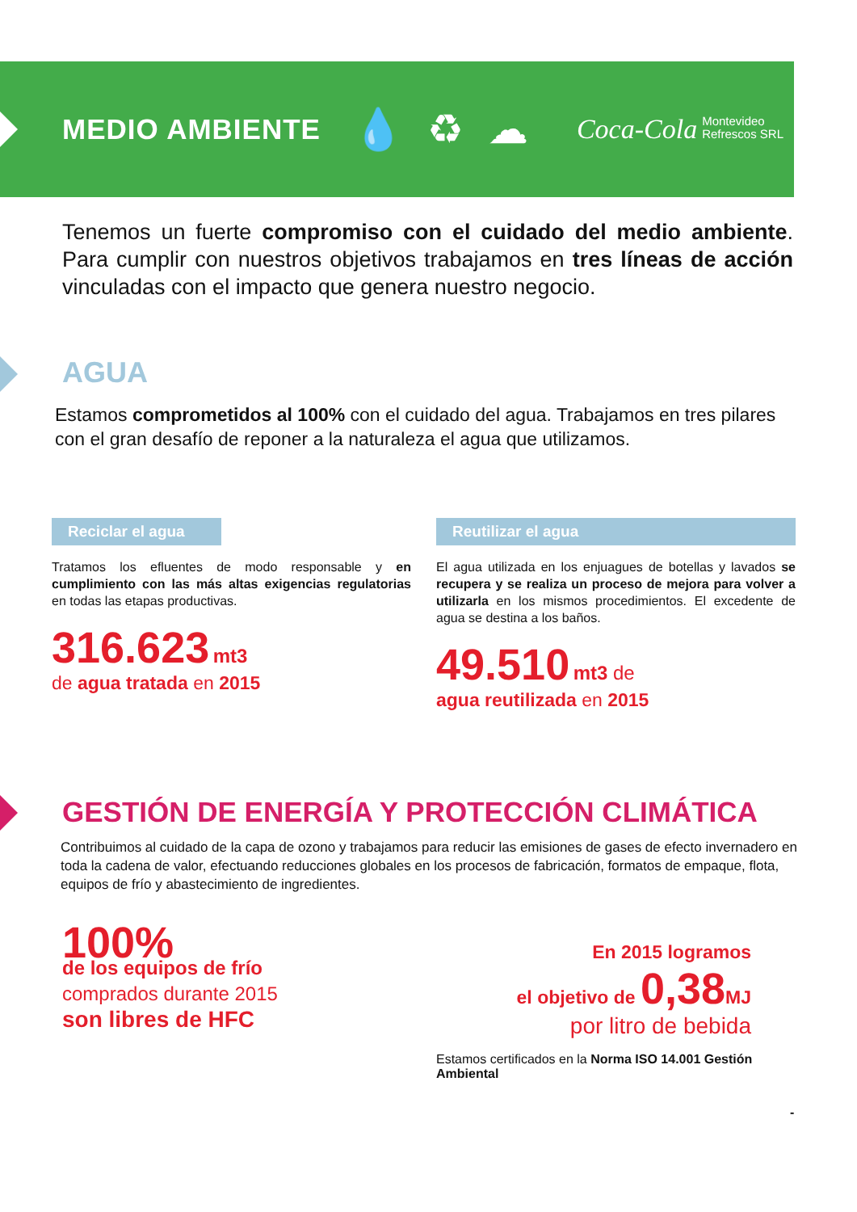MEDIO AMBIENTE
💧♻☁ Coca-Cola Montevideo
Refrescos SRL
Tenemos un fuerte compromiso con el cuidado del medio ambiente. Para cumplir con nuestros objetivos trabajamos en tres líneas de acción vinculadas con el impacto que genera nuestro negocio.
AGUA
Estamos comprometidos al 100% con el cuidado del agua. Trabajamos en tres pilares con el gran desafío de reponer a la naturaleza el agua que utilizamos.
Reciclar el agua
Tratamos los efluentes de modo responsable y en cumplimiento con las más altas exigencias regulatorias en todas las etapas productivas.
316.623 mt3
de agua tratada en 2015
Reutilizar el agua
El agua utilizada en los enjuagues de botellas y lavados se recupera y se realiza un proceso de mejora para volver a utilizarla en los mismos procedimientos. El excedente de agua se destina a los baños.
49.510 mt3 de
agua reutilizada en 2015
GESTIÓN DE ENERGÍA Y PROTECCIÓN CLIMÁTICA
Contribuimos al cuidado de la capa de ozono y trabajamos para reducir las emisiones de gases de efecto invernadero en toda la cadena de valor, efectuando reducciones globales en los procesos de fabricación, formatos de empaque, flota, equipos de frío y abastecimiento de ingredientes.
100%
de los equipos de frío
comprados durante 2015
son libres de HFC
En 2015 logramos
el objetivo de 0,38 MJ
por litro de bebida
Estamos certificados en la Norma ISO 14.001 Gestión Ambiental
-